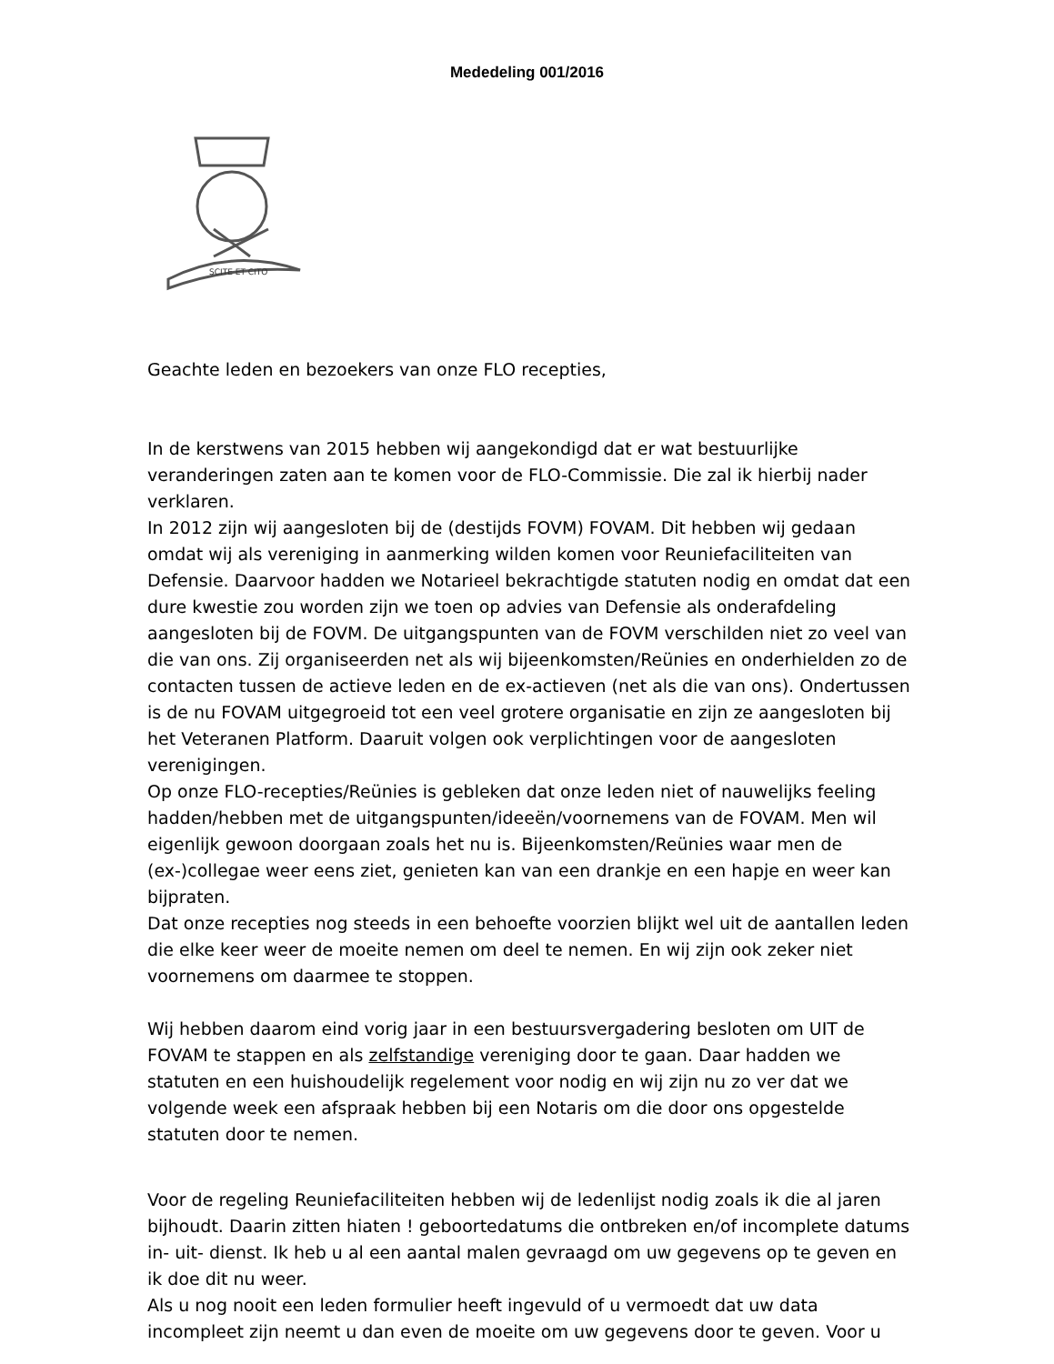Mededeling 001/2016
SCITE ET CITO
Geachte leden en bezoekers van onze FLO recepties,
In de kerstwens van 2015 hebben wij aangekondigd dat er wat bestuurlijke veranderingen zaten aan te komen voor de FLO-Commissie. Die zal ik hierbij nader verklaren.
In 2012 zijn wij aangesloten bij de (destijds FOVM) FOVAM. Dit hebben wij gedaan omdat wij als vereniging in aanmerking wilden komen voor Reuniefaciliteiten van Defensie. Daarvoor hadden we Notarieel bekrachtigde statuten nodig en omdat dat een dure kwestie zou worden zijn we toen op advies van Defensie als onderafdeling aangesloten bij de FOVM. De uitgangspunten van de FOVM verschilden niet zo veel van die van ons. Zij organiseerden net als wij bijeenkomsten/Reünies en onderhielden zo de contacten tussen de actieve leden en de ex-actieven (net als die van ons). Ondertussen is de nu FOVAM uitgegroeid tot een veel grotere organisatie en zijn ze aangesloten bij het Veteranen Platform. Daaruit volgen ook verplichtingen voor de aangesloten verenigingen.
Op onze FLO-recepties/Reünies is gebleken dat onze leden niet of nauwelijks feeling hadden/hebben met de uitgangspunten/ideeën/voornemens van de FOVAM. Men wil eigenlijk gewoon doorgaan zoals het nu is. Bijeenkomsten/Reünies waar men de (ex-)collegae weer eens ziet, genieten kan van een drankje en een hapje en weer kan bijpraten.
Dat onze recepties nog steeds in een behoefte voorzien blijkt wel uit de aantallen leden die elke keer weer de moeite nemen om deel te nemen. En wij zijn ook zeker niet voornemens om daarmee te stoppen.
Wij hebben daarom eind vorig jaar in een bestuursvergadering besloten om UIT de FOVAM te stappen en als zelfstandige vereniging door te gaan. Daar hadden we statuten en een huishoudelijk regelement voor nodig en wij zijn nu zo ver dat we volgende week een afspraak hebben bij een Notaris om die door ons opgestelde statuten door te nemen.
Voor de regeling Reuniefaciliteiten hebben wij de ledenlijst nodig zoals ik die al jaren bijhoudt. Daarin zitten hiaten ! geboortedatums die ontbreken en/of incomplete datums in- uit- dienst. Ik heb u al een aantal malen gevraagd om uw gegevens op te geven en ik doe dit nu weer.
Als u nog nooit een leden formulier heeft ingevuld of u vermoedt dat uw data incompleet zijn neemt u dan even de moeite om uw gegevens door te geven. Voor u